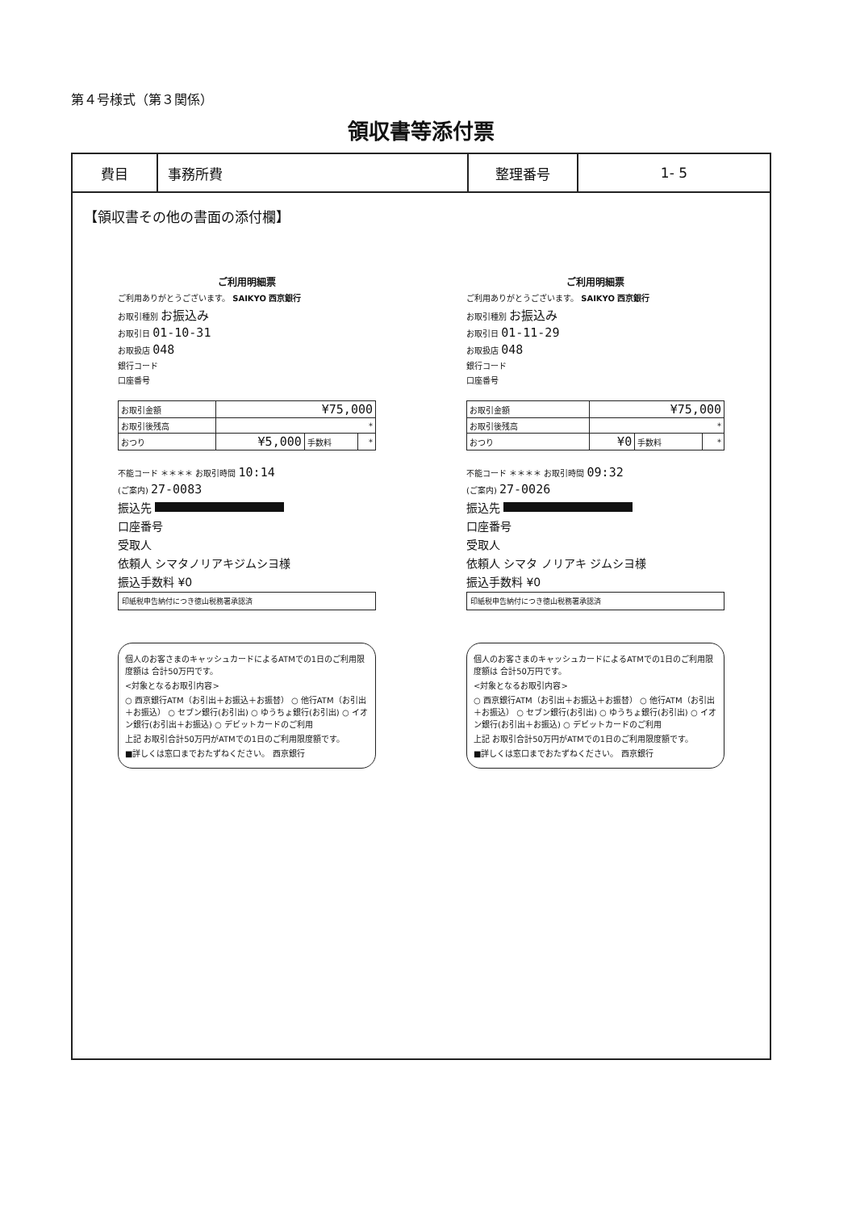第４号様式（第３関係）
領収書等添付票
| 費目 | 事務所費 | 整理番号 | 1- 5 |
【領収書その他の書面の添付欄】
ご利用明細票
ご利用ありがとうございます。 SAIKYO 西京銀行
お取引種別 お振込み
お取引日 01-10-31
お取扱店 048
銀行コード
口座番号
| お取引金額 | ¥75,000 | | |
| お取引後残高 | * | | |
| おつり | ¥5,000 | 手数料 | * |
不能コード ＊＊＊＊ お取引時間 10:14
(ご案内) 27-0083
振込先
口座番号
受取人
依頼人 シマタノリアキジムシヨ様
振込手数料 ¥0
印紙税申告納付につき徳山税務署承認済
個人のお客さまのキャッシュカードによるATMでの1日のご利用限度額は 合計50万円です。
<対象となるお取引内容>
○ 西京銀行ATM（お引出＋お振込＋お振替） ○ 他行ATM（お引出＋お振込） ○ セブン銀行(お引出) ○ ゆうちょ銀行(お引出) ○ イオン銀行(お引出＋お振込) ○ デビットカードのご利用
上記 お取引合計50万円がATMでの1日のご利用限度額です。
■詳しくは窓口までおたずねください。 西京銀行
ご利用明細票
ご利用ありがとうございます。 SAIKYO 西京銀行
お取引種別 お振込み
お取引日 01-11-29
お取扱店 048
銀行コード
口座番号
| お取引金額 | ¥75,000 | | |
| お取引後残高 | * | | |
| おつり | ¥0 | 手数料 | * |
不能コード ＊＊＊＊ お取引時間 09:32
(ご案内) 27-0026
振込先
口座番号
受取人
依頼人 シマタ ノリアキ ジムシヨ様
振込手数料 ¥0
印紙税申告納付につき徳山税務署承認済
個人のお客さまのキャッシュカードによるATMでの1日のご利用限度額は 合計50万円です。
<対象となるお取引内容>
○ 西京銀行ATM（お引出＋お振込＋お振替） ○ 他行ATM（お引出＋お振込） ○ セブン銀行(お引出) ○ ゆうちょ銀行(お引出) ○ イオン銀行(お引出＋お振込) ○ デビットカードのご利用
上記 お取引合計50万円がATMでの1日のご利用限度額です。
■詳しくは窓口までおたずねください。 西京銀行